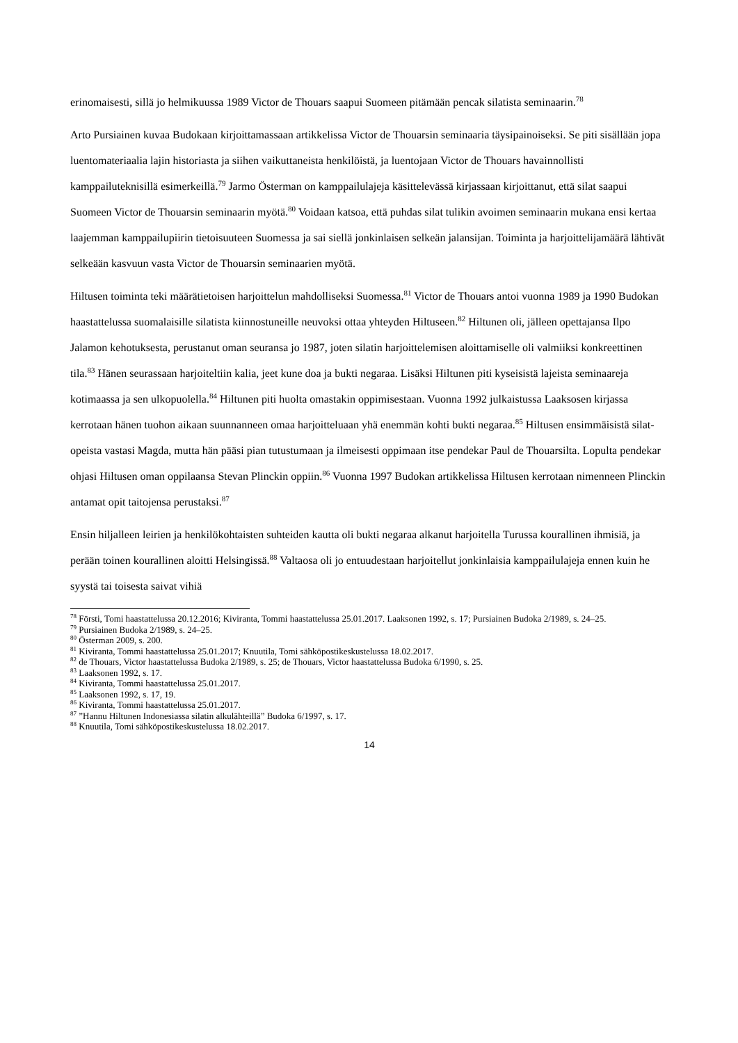erinomaisesti, sillä jo helmikuussa 1989 Victor de Thouars saapui Suomeen pitämään pencak silatista seminaarin.<sup>78</sup>
Arto Pursiainen kuvaa Budokaan kirjoittamassaan artikkelissa Victor de Thouarsin seminaaria täysipainoiseksi. Se piti sisällään jopa luentomateriaalia lajin historiasta ja siihen vaikuttaneista henkilöistä, ja luentojaan Victor de Thouars havainnollisti kamppailuteknisillä esimerkeillä.<sup>79</sup> Jarmo Österman on kamppailulajeja käsittelevässä kirjassaan kirjoittanut, että silat saapui Suomeen Victor de Thouarsin seminaarin myötä.<sup>80</sup> Voidaan katsoa, että puhdas silat tulikin avoimen seminaarin mukana ensi kertaa laajemman kamppailupiirin tietoisuuteen Suomessa ja sai siellä jonkinlaisen selkeän jalansijan. Toiminta ja harjoittelijamäärä lähtivät selkeään kasvuun vasta Victor de Thouarsin seminaarien myötä.
Hiltusen toiminta teki määrätietoisen harjoittelun mahdolliseksi Suomessa.<sup>81</sup> Victor de Thouars antoi vuonna 1989 ja 1990 Budokan haastattelussa suomalaisille silatista kiinnostuneille neuvoksi ottaa yhteyden Hiltuseen.<sup>82</sup> Hiltunen oli, jälleen opettajansa Ilpo Jalamon kehotuksesta, perustanut oman seuransa jo 1987, joten silatin harjoittelemisen aloittamiselle oli valmiiksi konkreettinen tila.<sup>83</sup> Hänen seurassaan harjoiteltiin kalia, jeet kune doa ja bukti negaraa. Lisäksi Hiltunen piti kyseisistä lajeista seminaareja kotimaassa ja sen ulkopuolella.<sup>84</sup> Hiltunen piti huolta omastakin oppimisestaan. Vuonna 1992 julkaistussa Laaksosen kirjassa kerrotaan hänen tuohon aikaan suunnanneen omaa harjoitteluaan yhä enemmän kohti bukti negaraa.<sup>85</sup> Hiltusen ensimmäisistä silat-opeista vastasi Magda, mutta hän pääsi pian tutustumaan ja ilmeisesti oppimaan itse pendekar Paul de Thouarsilta. Lopulta pendekar ohjasi Hiltusen oman oppilaansa Stevan Plinckin oppiin.<sup>86</sup> Vuonna 1997 Budokan artikkelissa Hiltusen kerrotaan nimenneen Plinckin antamat opit taitojensa perustaksi.<sup>87</sup>
Ensin hiljalleen leirien ja henkilökohtaisten suhteiden kautta oli bukti negaraa alkanut harjoitella Turussa kourallinen ihmisiä, ja perään toinen kourallinen aloitti Helsingissä.<sup>88</sup> Valtaosa oli jo entuudestaan harjoitellut jonkinlaisia kamppailulajeja ennen kuin he syystä tai toisesta saivat vihiä
<sup>78</sup> Förstі, Tomi haastattelussa 20.12.2016; Kiviranta, Tommi haastattelussa 25.01.2017. Laaksonen 1992, s. 17; Pursiainen Budoka 2/1989, s. 24–25.
<sup>79</sup> Pursiainen Budoka 2/1989, s. 24–25.
<sup>80</sup> Österman 2009, s. 200.
<sup>81</sup> Kiviranta, Tommi haastattelussa 25.01.2017; Knuutila, Tomi sähköpostikeskustelussa 18.02.2017.
<sup>82</sup> de Thouars, Victor haastattelussa Budoka 2/1989, s. 25; de Thouars, Victor haastattelussa Budoka 6/1990, s. 25.
<sup>83</sup> Laaksonen 1992, s. 17.
<sup>84</sup> Kiviranta, Tommi haastattelussa 25.01.2017.
<sup>85</sup> Laaksonen 1992, s. 17, 19.
<sup>86</sup> Kiviranta, Tommi haastattelussa 25.01.2017.
<sup>87</sup> ”Hannu Hiltunen Indonesiassa silatin alkulähteillä” Budoka 6/1997, s. 17.
<sup>88</sup> Knuutila, Tomi sähköpostikeskustelussa 18.02.2017.
14